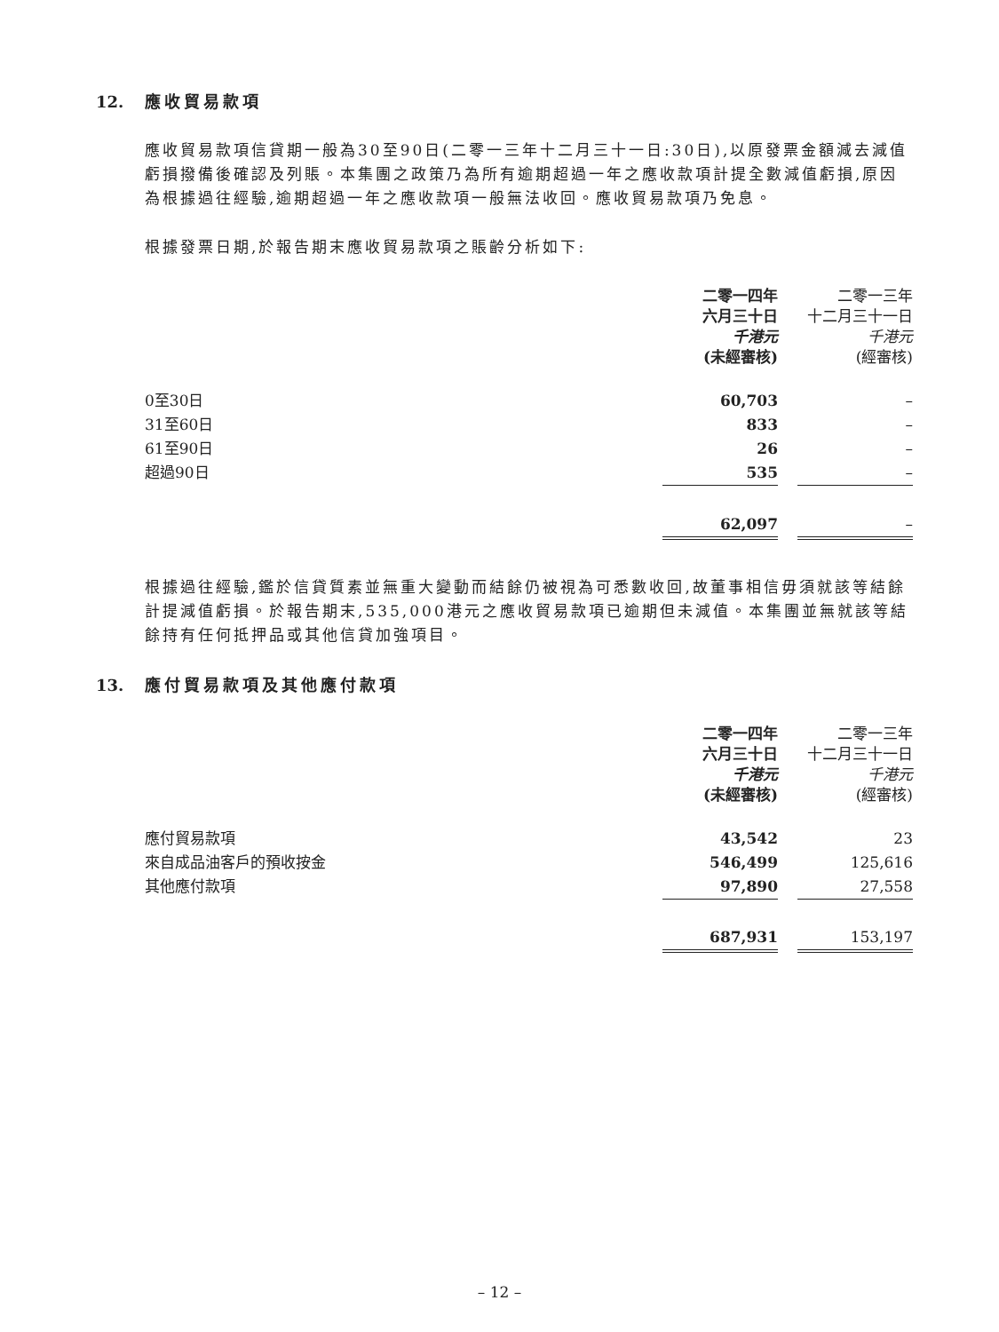12. 應收貿易款項
應收貿易款項信貸期一般為30至90日(二零一三年十二月三十一日:30日),以原發票金額減去減值虧損撥備後確認及列賬。本集團之政策乃為所有逾期超過一年之應收款項計提全數減值虧損,原因為根據過往經驗,逾期超過一年之應收款項一般無法收回。應收貿易款項乃免息。
根據發票日期,於報告期末應收貿易款項之賬齡分析如下:
| | 二零一四年 六月三十日 千港元 (未經審核) | | 二零一三年 十二月三十一日 千港元 (經審核) |
| 0至30日 | 60,703 | | – |
| 31至60日 | 833 | | – |
| 61至90日 | 26 | | – |
| 超過90日 | 535 | | – |
| | 62,097 | | – |
根據過往經驗,鑑於信貸質素並無重大變動而結餘仍被視為可悉數收回,故董事相信毋須就該等結餘計提減值虧損。於報告期末,535,000港元之應收貿易款項已逾期但未減值。本集團並無就該等結餘持有任何抵押品或其他信貸加強項目。
13. 應付貿易款項及其他應付款項
| | 二零一四年 六月三十日 千港元 (未經審核) | | 二零一三年 十二月三十一日 千港元 (經審核) |
| 應付貿易款項 | 43,542 | | 23 |
| 來自成品油客戶的預收按金 | 546,499 | | 125,616 |
| 其他應付款項 | 97,890 | | 27,558 |
| | 687,931 | | 153,197 |
– 12 –